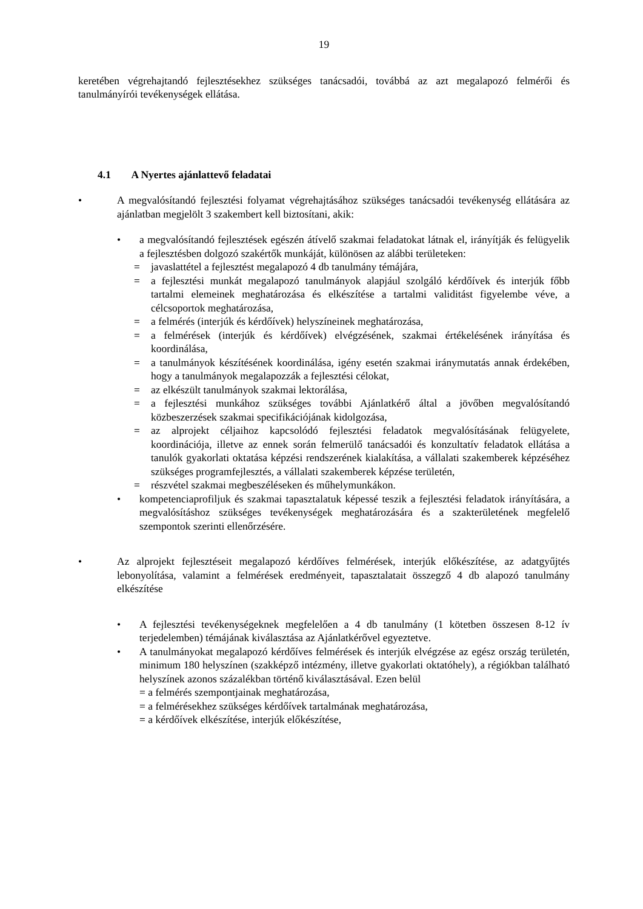19
keretében végrehajtandó fejlesztésekhez szükséges tanácsadói, továbbá az azt megalapozó felmérői és tanulmányírói tevékenységek ellátása.
4.1 A Nyertes ajánlattevő feladatai
• A megvalósítandó fejlesztési folyamat végrehajtásához szükséges tanácsadói tevékenység ellátására az ajánlatban megjelölt 3 szakembert kell biztosítani, akik:
• a megvalósítandó fejlesztések egészén átívelő szakmai feladatokat látnak el, irányítják és felügyelik a fejlesztésben dolgozó szakértők munkáját, különösen az alábbi területeken:
= javaslattétel a fejlesztést megalapozó 4 db tanulmány témájára,
= a fejlesztési munkát megalapozó tanulmányok alapjául szolgáló kérdőívek és interjúk főbb tartalmi elemeinek meghatározása és elkészítése a tartalmi validitást figyelembe véve, a célcsoportok meghatározása,
= a felmérés (interjúk és kérdőívek) helyszíneinek meghatározása,
= a felmérések (interjúk és kérdőívek) elvégzésének, szakmai értékelésének irányítása és koordinálása,
= a tanulmányok készítésének koordinálása, igény esetén szakmai iránymutatás annak érdekében, hogy a tanulmányok megalapozzák a fejlesztési célokat,
= az elkészült tanulmányok szakmai lektorálása,
= a fejlesztési munkához szükséges további Ajánlatkérő által a jövőben megvalósítandó közbeszerzések szakmai specifikációjának kidolgozása,
= az alprojekt céljaihoz kapcsolódó fejlesztési feladatok megvalósításának felügyelete, koordinációja, illetve az ennek során felmerülő tanácsadói és konzultatív feladatok ellátása a tanulók gyakorlati oktatása képzési rendszerének kialakítása, a vállalati szakemberek képzéséhez szükséges programfejlesztés, a vállalati szakemberek képzése területén,
= részvétel szakmai megbeszéléseken és műhelymunkákon.
• kompetenciaprofiljuk és szakmai tapasztalatuk képessé teszik a fejlesztési feladatok irányítására, a megvalósításhoz szükséges tevékenységek meghatározására és a szakterületének megfelelő szempontok szerinti ellenőrzésére.
• Az alprojekt fejlesztéseit megalapozó kérdőíves felmérések, interjúk előkészítése, az adatgyűjtés lebonyolítása, valamint a felmérések eredményeit, tapasztalatait összegző 4 db alapozó tanulmány elkészítése
• A fejlesztési tevékenységeknek megfelelően a 4 db tanulmány (1 kötetben összesen 8-12 ív terjedelemben) témájának kiválasztása az Ajánlatkérővel egyeztetve.
• A tanulmányokat megalapozó kérdőíves felmérések és interjúk elvégzése az egész ország területén, minimum 180 helyszínen (szakképző intézmény, illetve gyakorlati oktatóhely), a régiókban található helyszínek azonos százalékban történő kiválasztásával. Ezen belül
= a felmérés szempontjainak meghatározása,
= a felmérésekhez szükséges kérdőívek tartalmának meghatározása,
= a kérdőívek elkészítése, interjúk előkészítése,